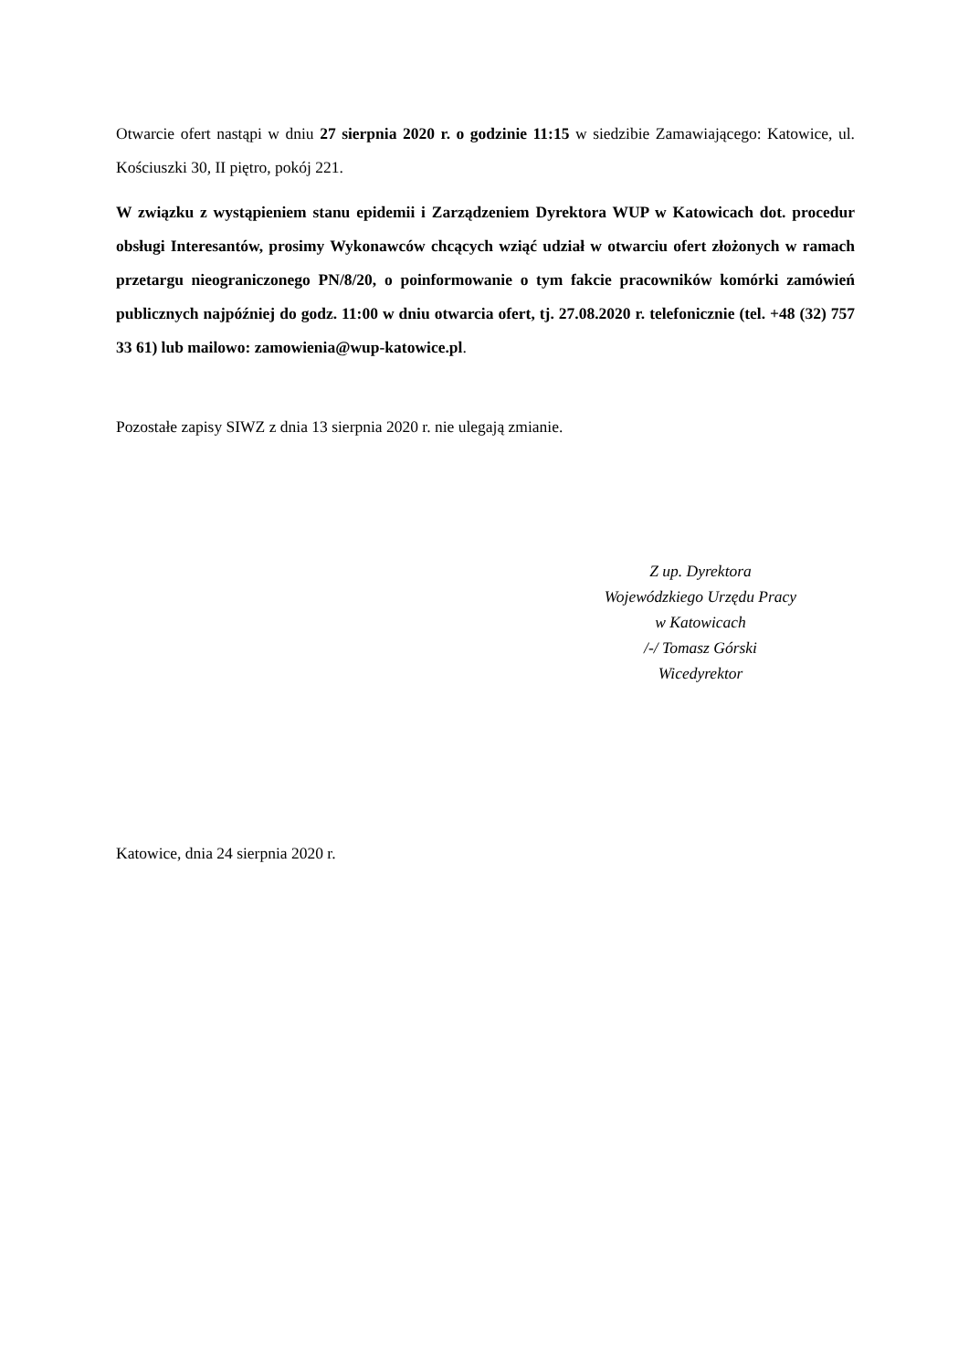Otwarcie ofert nastąpi w dniu 27 sierpnia 2020 r. o godzinie 11:15 w siedzibie Zamawiającego: Katowice, ul. Kościuszki 30, II piętro, pokój 221.
W związku z wystąpieniem stanu epidemii i Zarządzeniem Dyrektora WUP w Katowicach dot. procedur obsługi Interesantów, prosimy Wykonawców chcących wziąć udział w otwarciu ofert złożonych w ramach przetargu nieograniczonego PN/8/20, o poinformowanie o tym fakcie pracowników komórki zamówień publicznych najpóźniej do godz. 11:00 w dniu otwarcia ofert, tj. 27.08.2020 r. telefonicznie (tel. +48 (32) 757 33 61) lub mailowo: zamowienia@wup-katowice.pl.
Pozostałe zapisy SIWZ z dnia 13 sierpnia 2020 r. nie ulegają zmianie.
Z up. Dyrektora
Wojewódzkiego Urzędu Pracy
w Katowicach
/-/ Tomasz Górski
Wicedyrektor
Katowice, dnia 24 sierpnia 2020 r.